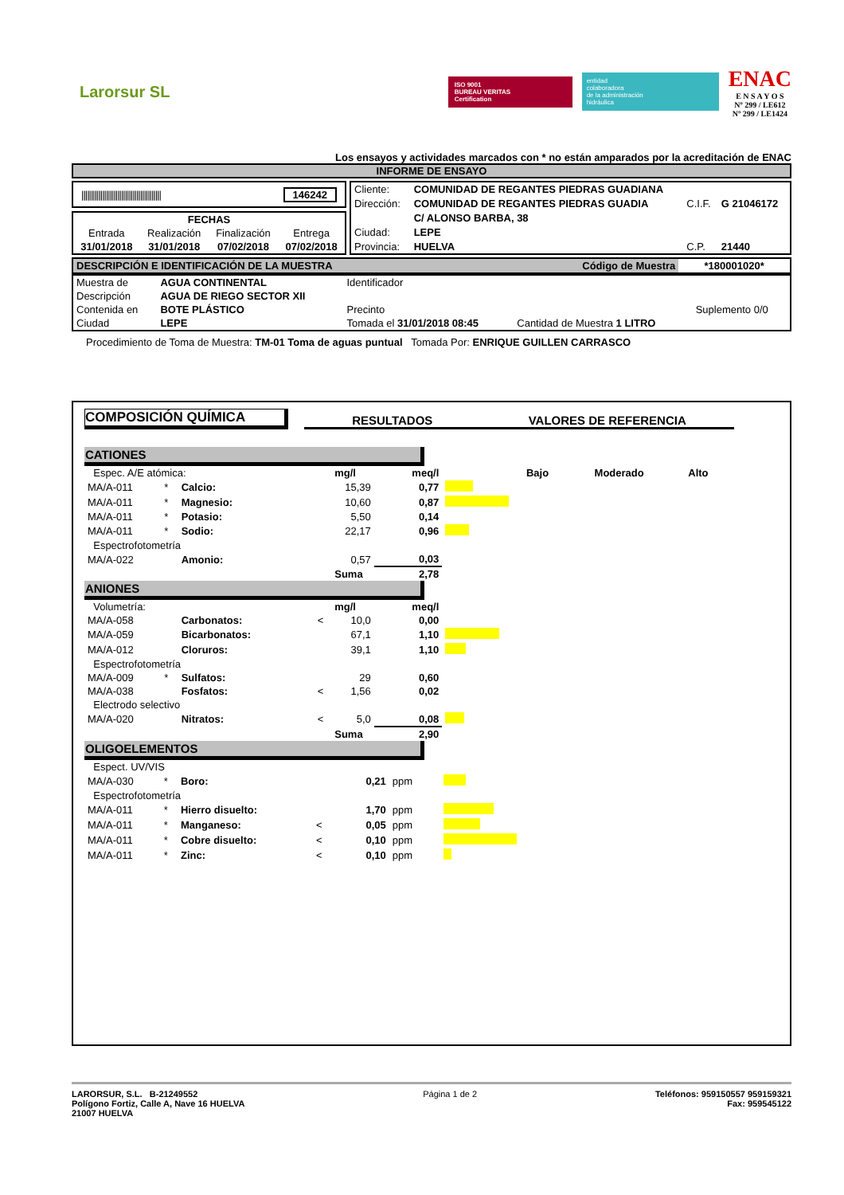Larorsur SL
ISO 9001
BUREAU VERITAS
Certification
entidad
colaboradora
de la administración
hidráulica
ENAC
E N S A Y O S
Nº 299 / LE612
Nº 299 / LE1424
Los ensayos y actividades marcados con * no están amparados por la acreditación de ENAC
INFORME DE ENSAYO
|||||||||||||||||||||||||||||||||||||||||| 146242
| FECHAS | | | |
| Entrada | Realización | Finalización | Entrega |
| 31/01/2018 | 31/01/2018 | 07/02/2018 | 07/02/2018 |
| Cliente: | COMUNIDAD DE REGANTES PIEDRAS GUADIANA | | |
| Dirección: | COMUNIDAD DE REGANTES PIEDRAS GUADIA | C.I.F. | G 21046172 |
| | C/ ALONSO BARBA, 38 | | |
| Ciudad: | LEPE | | |
| Provincia: | HUELVA | C.P. | 21440 |
| DESCRIPCIÓN E IDENTIFICACIÓN DE LA MUESTRA | Código de Muestra | *180001020* |
| Muestra de | AGUA CONTINENTAL | Identificador | | |
| Descripción | AGUA DE RIEGO SECTOR XII | | | |
| Contenida en | BOTE PLÁSTICO | Precinto | | Suplemento 0/0 |
| Ciudad | LEPE | Tomada el 31/01/2018 08:45 | Cantidad de Muestra 1 LITRO | |
Procedimiento de Toma de Muestra: TM-01 Toma de aguas puntual Tomada Por: ENRIQUE GUILLEN CARRASCO
COMPOSICIÓN QUÍMICA
RESULTADOS VALORES DE REFERENCIA
CATIONES
| Espec. A/E atómica: | | | | mg/l | meq/l | | Bajo | Moderado | Alto |
| MA/A-011 | * | Calcio: | | 15,39 | 0,77 | | | | |
| MA/A-011 | * | Magnesio: | | 10,60 | 0,87 | | | | |
| MA/A-011 | * | Potasio: | | 5,50 | 0,14 | | | | |
| MA/A-011 | * | Sodio: | | 22,17 | 0,96 | | | | |
| Espectrofotometría | | | | | | | | | |
| MA/A-022 | | Amonio: | | 0,57 | 0,03 | | | | |
| | | | | Suma | 2,78 | | | | |
ANIONES
| Volumetría: | | | | mg/l | meq/l | | |
| MA/A-058 | | Carbonatos: | < | 10,0 | 0,00 | | |
| MA/A-059 | | Bicarbonatos: | | 67,1 | 1,10 | | |
| MA/A-012 | | Cloruros: | | 39,1 | 1,10 | | |
| Espectrofotometría | | | | | | | |
| MA/A-009 | * | Sulfatos: | | 29 | 0,60 | | |
| MA/A-038 | | Fosfatos: | < | 1,56 | 0,02 | | |
| Electrodo selectivo | | | | | | | |
| MA/A-020 | | Nitratos: | < | 5,0 | 0,08 | | |
| | | | | Suma | 2,90 | | |
OLIGOELEMENTOS
| Espect. UV/VIS | | | | | | | |
| MA/A-030 | * | Boro: | | 0,21 | ppm | | |
| Espectrofotometría | | | | | | | |
| MA/A-011 | * | Hierro disuelto: | | 1,70 | ppm | | |
| MA/A-011 | * | Manganeso: | < | 0,05 | ppm | | |
| MA/A-011 | * | Cobre disuelto: | < | 0,10 | ppm | | |
| MA/A-011 | * | Zinc: | < | 0,10 | ppm | | |
LARORSUR, S.L. B-21249552
Polígono Fortiz, Calle A, Nave 16 HUELVA
21007 HUELVA
Página 1 de 2 Teléfonos: 959150557 959159321
Fax: 959545122